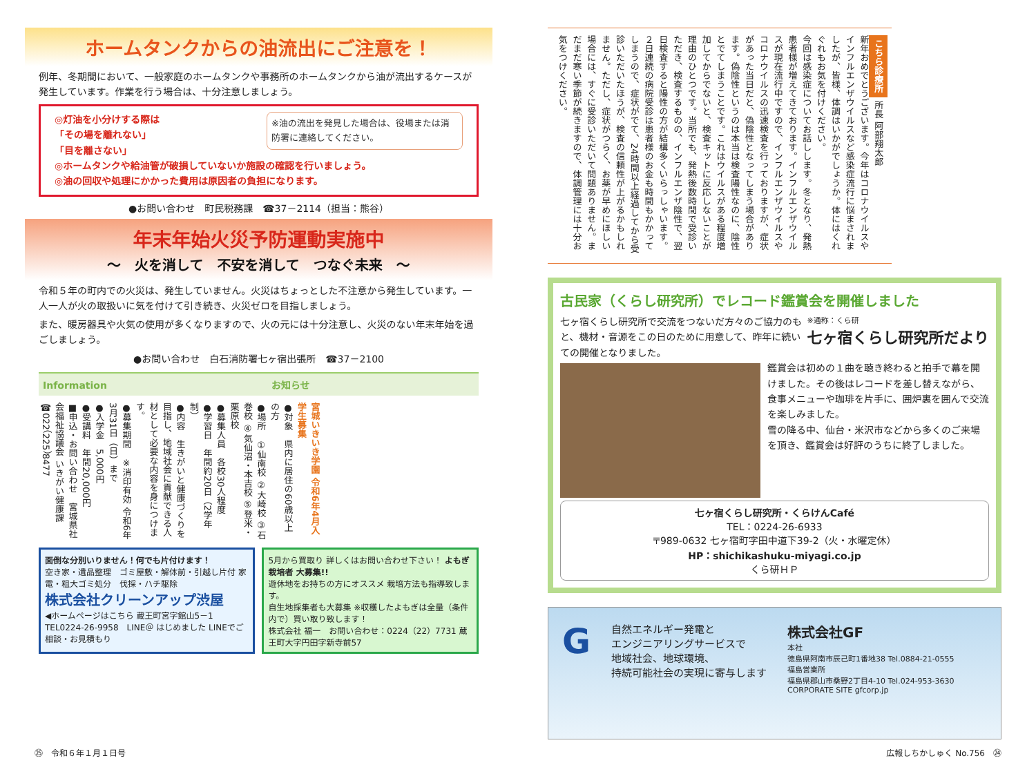ホームタンクからの油流出にご注意を！
例年、冬期間において、一般家庭のホームタンクや事務所のホームタンクから油が流出するケースが発生しています。作業を行う場合は、十分注意しましょう。
※油の流出を発見した場合は、役場または消防署に連絡してください。
◎灯油を小分けする際は
「その場を離れない」
「目を離さない」
◎ホームタンクや給油管が破損していないか施設の確認を行いましょう。
◎油の回収や処理にかかった費用は原因者の負担になります。
●お問い合わせ　町民税務課　☎37－2114（担当：熊谷）
年末年始火災予防運動実施中
～　火を消して　不安を消して　つなぐ未来　～
令和５年の町内での火災は、発生していません。火災はちょっとした不注意から発生しています。一人一人が火の取扱いに気を付けて引き続き、火災ゼロを目指しましょう。
また、暖房器具や火気の使用が多くなりますので、火の元には十分注意し、火災のない年末年始を過ごしましょう。
●お問い合わせ　白石消防署七ヶ宿出張所　☎37－2100
Information　　　　　　　　　　　　　　　　　お知らせ
宮城いきいき学園 令和6年4月入学生募集
●対象　県内に居住の60歳以上の方
●場所　①仙南校 ②大崎校 ③石巻校 ④気仙沼・本吉校 ⑤登米・栗原校
●募集人員　各校30人程度
●学習日　年間約20日（2学年制）
●内容　生きがいと健康づくりを目指し、地域社会に貢献できる人材として必要な内容を身につけます。
●募集期間　※消印有効 令和6年3月31日（日）まで
●入学金　5,000円
●受講料　年間20,000円
■申込・お問い合わせ　宮城県社会福祉協議会 いきがい健康課 ☎022（225）8477
面倒な分別いりません！何でも片付けます！
空き家・遺品整理　ゴミ屋敷・解体前・引越し片付 家電・粗大ゴミ処分　伐採・ハチ駆除
株式会社クリーンアップ渋屋
◀ホームページはこちら 蔵王町宮字館山5－1 TEL0224-26-9958　LINE＠ はじめました LINEでご相談・お見積もり
5月から買取り 詳しくはお問い合わせ下さい！ よもぎ栽培者 大募集!!
遊休地をお持ちの方にオススメ 栽培方法も指導致します。
自生地採集者も大募集 ※収穫したよもぎは全量（条件内で）買い取り致します！
株式会社 福一　お問い合わせ：0224（22）7731 蔵王町大字円田字新寺前57
こちら診療所 所長 阿部翔太郎
新年おめでとうございます。今年はコロナウイルスやインフルエンザウイルスなど感染症流行に悩まされましたが、皆様、体調はいかがでしょうか。体にはくれぐれもお気を付けください。
今回は感染症についてお話しします。冬となり、発熱患者様が増えてきております。インフルエンザウイルスが現在流行中ですので、インフルエンザウイルスやコロナウイルスの迅速検査を行っておりますが、症状があった当日だと、偽陰性となってしまう場合があります。偽陰性というのは本当は検査陽性なのに、陰性とでてしまうことです。これはウイルスがある程度増加してからでないと、検査キットに反応しないことが理由のひとつです。当所でも、発熱後数時間で受診いただき、検査するものの、インフルエンザ陰性で、翌日検査すると陽性の方が結構多くいらっしゃいます。２日連続の病院受診は患者様のお金も時間もかかってしまうので、症状がでて、24時間以上経過してから受診いただいたほうが、検査の信頼性が上がるかもしれません。ただし、症状がつらく、お薬が早めにほしい場合には、すぐに受診いただいて問題ありません。まだまだ寒い季節が続きますので、体調管理には十分お気をつけください。
古民家（くらし研究所）でレコード鑑賞会を開催しました
※通称：くら研
七ヶ宿くらし研究所だより
七ヶ宿くらし研究所で交流をつないだ方々のご協力のもと、機材・音源をこの日のために用意して、昨年に続いての開催となりました。
鑑賞会は初めの１曲を聴き終わると拍手で幕を開けました。その後はレコードを差し替えながら、食事メニューや珈琲を片手に、囲炉裏を囲んで交流を楽しみました。
雪の降る中、仙台・米沢市などから多くのご来場を頂き、鑑賞会は好評のうちに終了しました。
七ヶ宿くらし研究所・くらけんCafé
TEL：0224-26-6933
〒989-0632 七ヶ宿町字田中道下39-2（火・水曜定休）
HP：shichikashuku-miyagi.co.jp
くら研ＨＰ
G
自然エネルギー発電と
エンジニアリングサービスで
地域社会、地球環境、
持続可能社会の実現に寄与します
株式会社GF
本社
徳島県阿南市辰己町1番地38 Tel.0884-21-0555
福島営業所
福島県郡山市桑野2丁目4-10 Tel.024-953-3630
CORPORATE SITE gfcorp.jp
㉕　令和６年１月１日号 広報しちかしゅく No.756　㉔